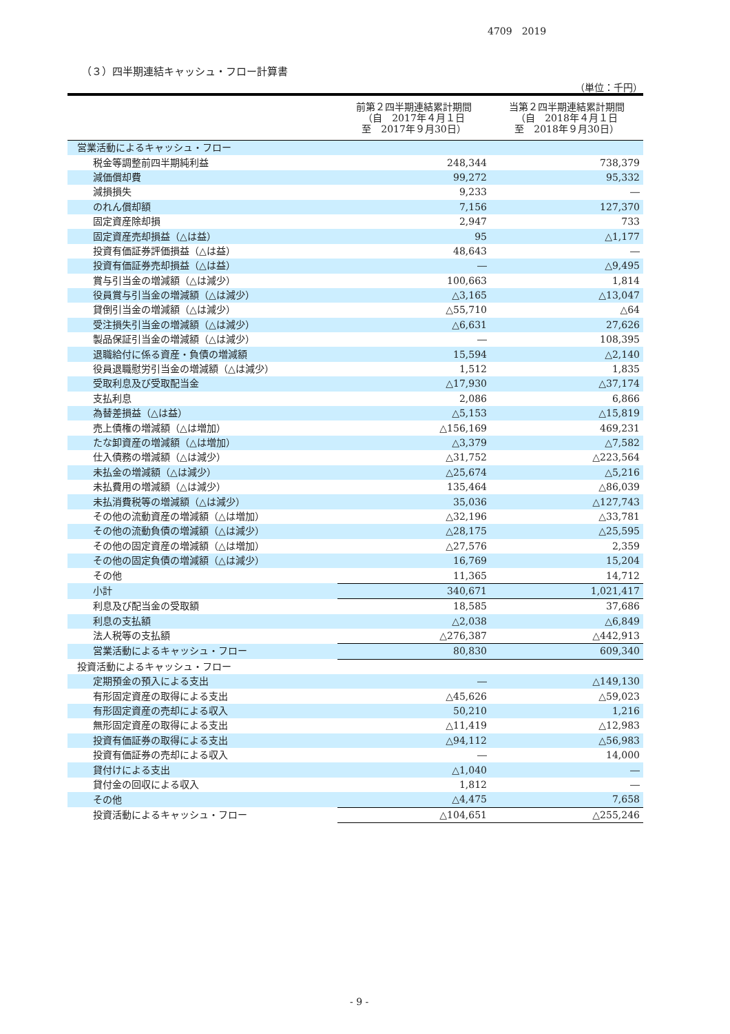4709　2019
（３）四半期連結キャッシュ・フロー計算書
（単位：千円）
| | 前第２四半期連結累計期間 （自 2017年４月１日 至 2017年９月30日） | 当第２四半期連結累計期間 （自 2018年４月１日 至 2018年９月30日） |
| --- | --- | --- |
| 営業活動によるキャッシュ・フロー | | |
| 税金等調整前四半期純利益 | 248,344 | 738,379 |
| 減価償却費 | 99,272 | 95,332 |
| 減損損失 | 9,233 | ― |
| のれん償却額 | 7,156 | 127,370 |
| 固定資産除却損 | 2,947 | 733 |
| 固定資産売却損益（△は益） | 95 | △1,177 |
| 投資有価証券評価損益（△は益） | 48,643 | ― |
| 投資有価証券売却損益（△は益） | ― | △9,495 |
| 賞与引当金の増減額（△は減少） | 100,663 | 1,814 |
| 役員賞与引当金の増減額（△は減少） | △3,165 | △13,047 |
| 貸倒引当金の増減額（△は減少） | △55,710 | △64 |
| 受注損失引当金の増減額（△は減少） | △6,631 | 27,626 |
| 製品保証引当金の増減額（△は減少） | ― | 108,395 |
| 退職給付に係る資産・負債の増減額 | 15,594 | △2,140 |
| 役員退職慰労引当金の増減額（△は減少） | 1,512 | 1,835 |
| 受取利息及び受取配当金 | △17,930 | △37,174 |
| 支払利息 | 2,086 | 6,866 |
| 為替差損益（△は益） | △5,153 | △15,819 |
| 売上債権の増減額（△は増加） | △156,169 | 469,231 |
| たな卸資産の増減額（△は増加） | △3,379 | △7,582 |
| 仕入債務の増減額（△は減少） | △31,752 | △223,564 |
| 未払金の増減額（△は減少） | △25,674 | △5,216 |
| 未払費用の増減額（△は減少） | 135,464 | △86,039 |
| 未払消費税等の増減額（△は減少） | 35,036 | △127,743 |
| その他の流動資産の増減額（△は増加） | △32,196 | △33,781 |
| その他の流動負債の増減額（△は減少） | △28,175 | △25,595 |
| その他の固定資産の増減額（△は増加） | △27,576 | 2,359 |
| その他の固定負債の増減額（△は減少） | 16,769 | 15,204 |
| その他 | 11,365 | 14,712 |
| 小計 | 340,671 | 1,021,417 |
| 利息及び配当金の受取額 | 18,585 | 37,686 |
| 利息の支払額 | △2,038 | △6,849 |
| 法人税等の支払額 | △276,387 | △442,913 |
| 営業活動によるキャッシュ・フロー | 80,830 | 609,340 |
| 投資活動によるキャッシュ・フロー | | |
| 定期預金の預入による支出 | ― | △149,130 |
| 有形固定資産の取得による支出 | △45,626 | △59,023 |
| 有形固定資産の売却による収入 | 50,210 | 1,216 |
| 無形固定資産の取得による支出 | △11,419 | △12,983 |
| 投資有価証券の取得による支出 | △94,112 | △56,983 |
| 投資有価証券の売却による収入 | ― | 14,000 |
| 貸付けによる支出 | △1,040 | ― |
| 貸付金の回収による収入 | 1,812 | ― |
| その他 | △4,475 | 7,658 |
| 投資活動によるキャッシュ・フロー | △104,651 | △255,246 |
- 9 -